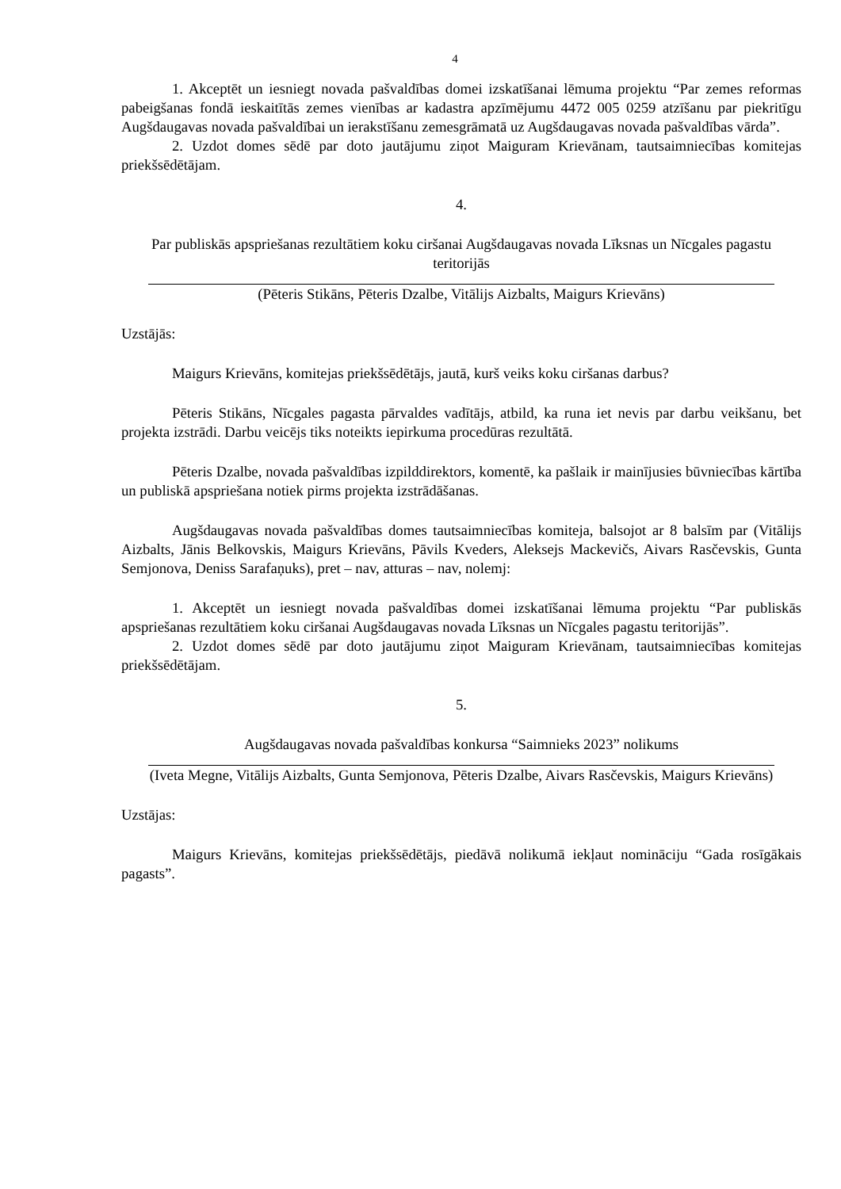4
1. Akceptēt un iesniegt novada pašvaldības domei izskatīšanai lēmuma projektu “Par zemes reformas pabeigšanas fondā ieskaitītās zemes vienības ar kadastra apzīmējumu 4472 005 0259 atzīšanu par piekritīgu Augšdaugavas novada pašvaldībai un ierakstīšanu zemesgrāmatā uz Augšdaugavas novada pašvaldības vārda”.
2. Uzdot domes sēdē par doto jautājumu ziņot Maiguram Krievānam, tautsaimniecības komitejas priekšsēdētājam.
4.
Par publiskās apspriešanas rezultātiem koku ciršanai Augšdaugavas novada Līksnas un Nīcgales pagastu teritorijās
(Pēteris Stikāns, Pēteris Dzalbe, Vitālijs Aizbalts, Maigurs Krievāns)
Uzstājās:
Maigurs Krievāns, komitejas priekšsēdētājs, jautā, kurš veiks koku ciršanas darbus?
Pēteris Stikāns, Nīcgales pagasta pārvaldes vadītājs, atbild, ka runa iet nevis par darbu veikšanu, bet projekta izstrādi. Darbu veicējs tiks noteikts iepirkuma procedūras rezultātā.
Pēteris Dzalbe, novada pašvaldības izpilddirektors, komentē, ka pašlaik ir mainījusies būvniecības kārtība un publiskā apspriešana notiek pirms projekta izstrādāšanas.
Augšdaugavas novada pašvaldības domes tautsaimniecības komiteja, balsojot ar 8 balsīm par (Vitālijs Aizbalts, Jānis Belkovskis, Maigurs Krievāns, Pāvils Kveders, Aleksejs Mackevičs, Aivars Rasčevskis, Gunta Semjonova, Deniss Sarafaņuks), pret – nav, atturas – nav, nolemj:
1. Akceptēt un iesniegt novada pašvaldības domei izskatīšanai lēmuma projektu “Par publiskās apspriešanas rezultātiem koku ciršanai Augšdaugavas novada Līksnas un Nīcgales pagastu teritorijās”.
2. Uzdot domes sēdē par doto jautājumu ziņot Maiguram Krievānam, tautsaimniecības komitejas priekšsēdētājam.
5.
Augšdaugavas novada pašvaldības konkursa “Saimnieks 2023” nolikums
(Iveta Megne, Vitālijs Aizbalts, Gunta Semjonova, Pēteris Dzalbe, Aivars Rasčevskis, Maigurs Krievāns)
Uzstājas:
Maigurs Krievāns, komitejas priekšsēdētājs, piedāvā nolikumā iekļaut nomināciju “Gada rosīgākais pagasts”.